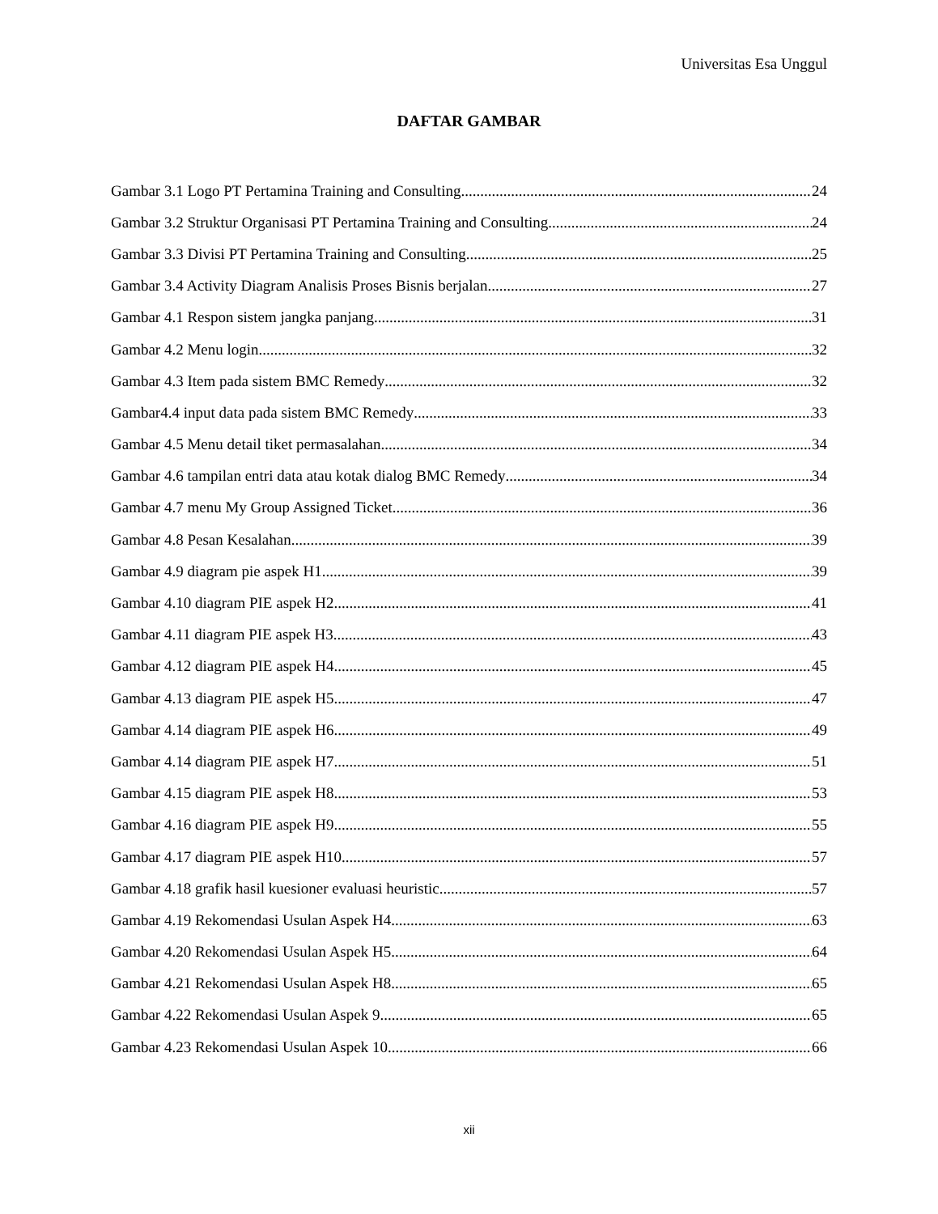Universitas Esa Unggul
DAFTAR GAMBAR
Gambar 3.1 Logo PT Pertamina Training and Consulting 24
Gambar 3.2 Struktur Organisasi PT Pertamina Training and Consulting 24
Gambar 3.3 Divisi PT Pertamina Training and Consulting 25
Gambar 3.4 Activity Diagram Analisis Proses Bisnis berjalan 27
Gambar 4.1 Respon sistem jangka panjang 31
Gambar 4.2 Menu login 32
Gambar 4.3 Item pada sistem BMC Remedy 32
Gambar4.4 input data pada sistem BMC Remedy 33
Gambar 4.5 Menu detail tiket permasalahan 34
Gambar 4.6 tampilan entri data atau kotak dialog BMC Remedy 34
Gambar 4.7 menu My Group Assigned Ticket 36
Gambar 4.8 Pesan Kesalahan 39
Gambar 4.9 diagram pie aspek H1 39
Gambar 4.10 diagram PIE aspek H2 41
Gambar 4.11 diagram PIE aspek H3 43
Gambar 4.12 diagram PIE aspek H4 45
Gambar 4.13 diagram PIE aspek H5 47
Gambar 4.14 diagram PIE aspek H6 49
Gambar 4.14 diagram PIE aspek H7 51
Gambar 4.15 diagram PIE aspek H8 53
Gambar 4.16 diagram PIE aspek H9 55
Gambar 4.17 diagram PIE aspek H10 57
Gambar 4.18 grafik hasil kuesioner evaluasi heuristic 57
Gambar 4.19 Rekomendasi Usulan Aspek H4 63
Gambar 4.20 Rekomendasi Usulan Aspek H5 64
Gambar 4.21 Rekomendasi Usulan Aspek H8 65
Gambar 4.22 Rekomendasi Usulan Aspek 9 65
Gambar 4.23 Rekomendasi Usulan Aspek 10 66
xii